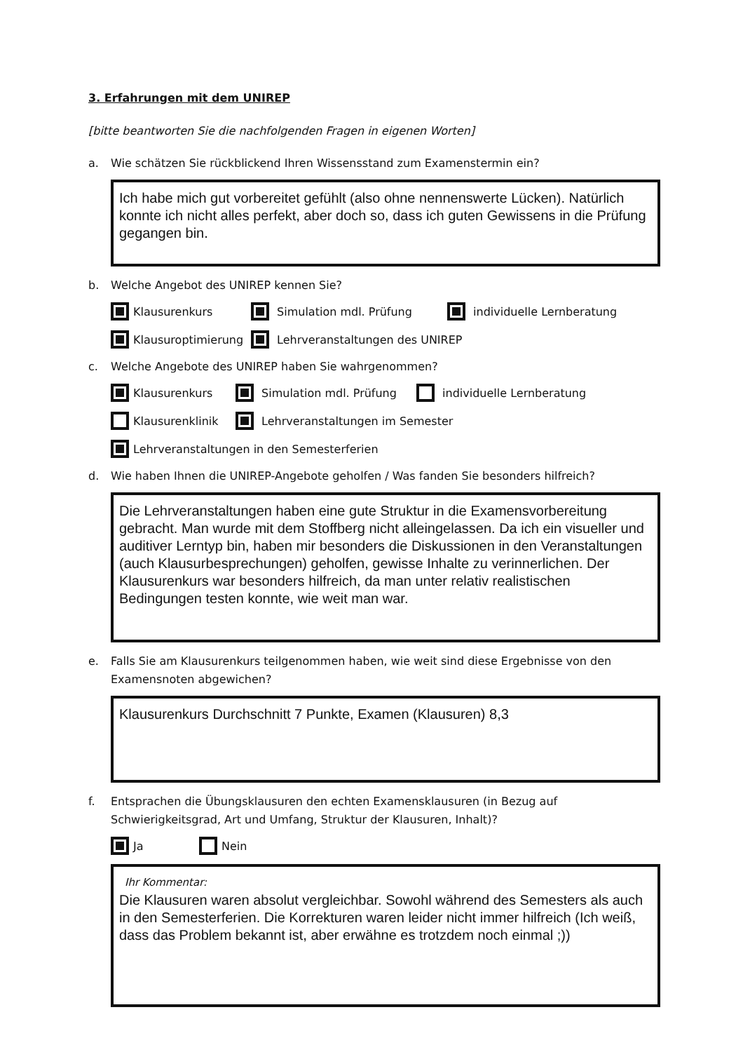3. Erfahrungen mit dem UNIREP
[bitte beantworten Sie die nachfolgenden Fragen in eigenen Worten]
a. Wie schätzen Sie rückblickend Ihren Wissensstand zum Examenstermin ein?
Ich habe mich gut vorbereitet gefühlt (also ohne nennenswerte Lücken). Natürlich konnte ich nicht alles perfekt, aber doch so, dass ich guten Gewissens in die Prüfung gegangen bin.
b. Welche Angebot des UNIREP kennen Sie?
Klausurenkurs Simulation mdl. Prüfung individuelle Lernberatung
Klausuroptimierung Lehrveranstaltungen des UNIREP
c. Welche Angebote des UNIREP haben Sie wahrgenommen?
Klausurenkurs Simulation mdl. Prüfung individuelle Lernberatung
Klausurenklinik Lehrveranstaltungen im Semester
Lehrveranstaltungen in den Semesterferien
d. Wie haben Ihnen die UNIREP-Angebote geholfen / Was fanden Sie besonders hilfreich?
Die Lehrveranstaltungen haben eine gute Struktur in die Examensvorbereitung gebracht. Man wurde mit dem Stoffberg nicht alleingelassen. Da ich ein visueller und auditiver Lerntyp bin, haben mir besonders die Diskussionen in den Veranstaltungen (auch Klausurbesprechungen) geholfen, gewisse Inhalte zu verinnerlichen. Der Klausurenkurs war besonders hilfreich, da man unter relativ realistischen Bedingungen testen konnte, wie weit man war.
e. Falls Sie am Klausurenkurs teilgenommen haben, wie weit sind diese Ergebnisse von den Examensnoten abgewichen?
Klausurenkurs Durchschnitt 7 Punkte, Examen (Klausuren) 8,3
f. Entsprachen die Übungsklausuren den echten Examensklausuren (in Bezug auf Schwierigkeitsgrad, Art und Umfang, Struktur der Klausuren, Inhalt)?
Ja Nein
Ihr Kommentar:
Die Klausuren waren absolut vergleichbar. Sowohl während des Semesters als auch in den Semesterferien. Die Korrekturen waren leider nicht immer hilfreich (Ich weiß, dass das Problem bekannt ist, aber erwähne es trotzdem noch einmal ;))